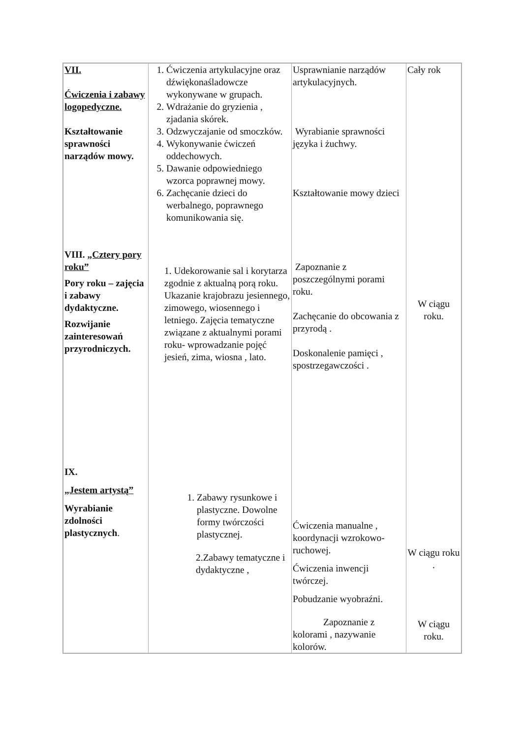| VII. Ćwiczenia i zabawy logopedyczne. Kształtowanie sprawności narządów mowy. VIII. „Cztery pory roku” Pory roku – zajęcia i zabawy dydaktyczne. Rozwijanie zainteresowań przyrodniczych. IX. „Jestem artystą” Wyrabianie zdolności plastycznych . | 1. Ćwiczenia artykulacyjne oraz dźwiękonaśladowcze wykonywane w grupach. 2. Wdrażanie do gryzienia , zjadania skórek. 3. Odzwyczajanie od smoczków. 4. Wykonywanie ćwiczeń oddechowych. 5. Dawanie odpowiedniego wzorca poprawnej mowy. 6. Zachęcanie dzieci do werbalnego, poprawnego komunikowania się. 1. Udekorowanie sal i korytarza zgodnie z aktualną porą roku. Ukazanie krajobrazu jesiennego, zimowego, wiosennego i letniego. Zajęcia tematyczne związane z aktualnymi porami roku- wprowadzanie pojęć jesień, zima, wiosna , lato. 1. Zabawy rysunkowe i plastyczne. Dowolne formy twórczości plastycznej. 2.Zabawy tematyczne i dydaktyczne , | Usprawnianie narządów artykulacyjnych. Wyrabianie sprawności języka i żuchwy. Kształtowanie mowy dzieci Zapoznanie z poszczególnymi porami roku. Zachęcanie do obcowania z przyrodą . Doskonalenie pamięci , spostrzegawczości . Ćwiczenia manualne , koordynacji wzrokowo-ruchowej. Ćwiczenia inwencji twórczej. Pobudzanie wyobraźni. Zapoznanie z kolorami , nazywanie kolorów. | Cały rok W ciągu roku. W ciągu roku . W ciągu roku. |